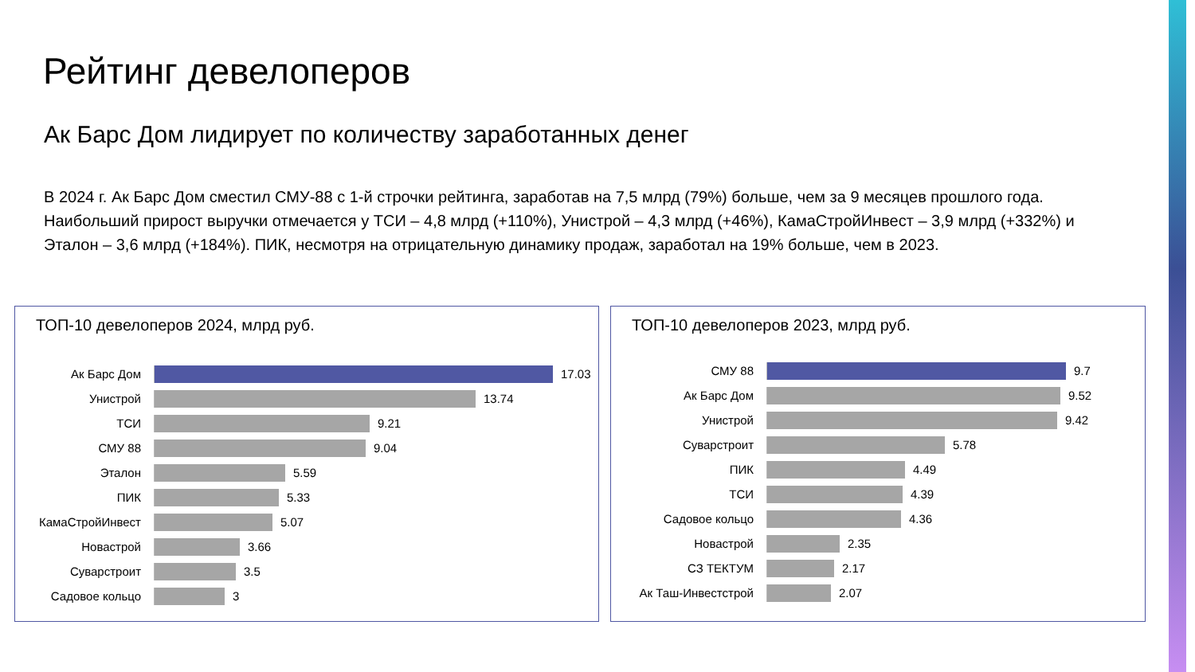Рейтинг девелоперов
Ак Барс Дом лидирует по количеству заработанных денег
В 2024 г. Ак Барс Дом сместил СМУ-88 с 1-й строчки рейтинга, заработав на 7,5 млрд (79%) больше, чем за 9 месяцев прошлого года. Наибольший прирост выручки отмечается у ТСИ – 4,8 млрд (+110%), Унистрой – 4,3 млрд (+46%), КамаСтройИнвест – 3,9 млрд (+332%) и Эталон – 3,6 млрд (+184%). ПИК, несмотря на отрицательную динамику продаж, заработал на 19% больше, чем в 2023.
ТОП-10 девелоперов 2024, млрд руб.
Ак Барс Дом 17.03
Унистрой 13.74
ТСИ 9.21
СМУ 88 9.04
Эталон 5.59
ПИК 5.33
КамаСтройИнвест 5.07
Новастрой 3.66
Суварстроит 3.5
Садовое кольцо 3
ТОП-10 девелоперов 2023, млрд руб.
СМУ 88 9.7
Ак Барс Дом 9.52
Унистрой 9.42
Суварстроит 5.78
ПИК 4.49
ТСИ 4.39
Садовое кольцо 4.36
Новастрой 2.35
СЗ ТЕКТУМ 2.17
Ак Таш-Инвестстрой 2.07